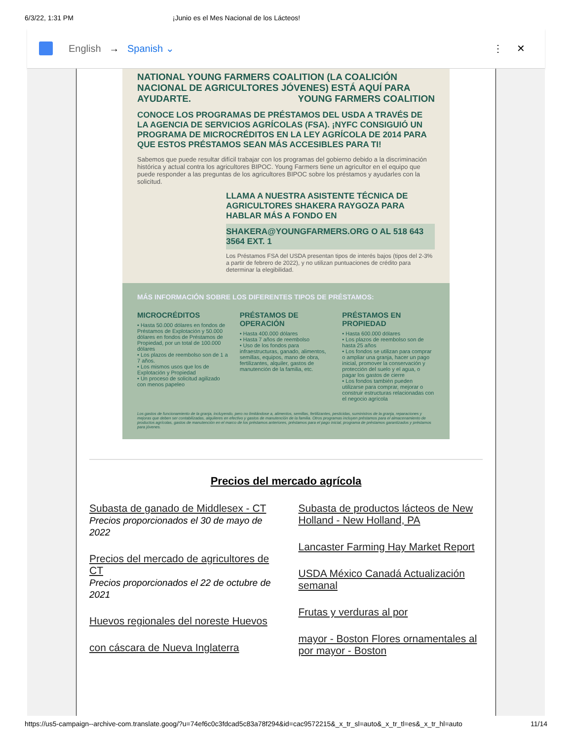6/3/22, 1:31 PM ¡Junio es el Mes Nacional de los Lácteos!
English → Spanish ⌄ ⋮ ✕
NATIONAL YOUNG FARMERS COALITION (LA COALICIÓN NACIONAL DE AGRICULTORES JÓVENES) ESTÁ AQUÍ PARA AYUDARTE. YOUNG FARMERS COALITION
CONOCE LOS PROGRAMAS DE PRÉSTAMOS DEL USDA A TRAVÉS DE LA AGENCIA DE SERVICIOS AGRÍCOLAS (FSA). ¡NYFC CONSIGUIÓ UN PROGRAMA DE MICROCRÉDITOS EN LA LEY AGRÍCOLA DE 2014 PARA QUE ESTOS PRÉSTAMOS SEAN MÁS ACCESIBLES PARA TI!
Sabemos que puede resultar difícil trabajar con los programas del gobierno debido a la discriminación histórica y actual contra los agricultores BIPOC. Young Farmers tiene un agricultor en el equipo que puede responder a las preguntas de los agricultores BIPOC sobre los préstamos y ayudarles con la solicitud.
LLAMA A NUESTRA ASISTENTE TÉCNICA DE AGRICULTORES SHAKERA RAYGOZA PARA HABLAR MÁS A FONDO EN
SHAKERA@YOUNGFARMERS.ORG O AL 518 643 3564 EXT. 1
Los Préstamos FSA del USDA presentan tipos de interés bajos (tipos del 2-3% a partir de febrero de 2022), y no utilizan puntuaciones de crédito para determinar la elegibilidad.
MÁS INFORMACIÓN SOBRE LOS DIFERENTES TIPOS DE PRÉSTAMOS:
MICROCRÉDITOS
• Hasta 50.000 dólares en fondos de Préstamos de Explotación y 50.000 dólares en fondos de Préstamos de Propiedad, por un total de 100.000 dólares
• Los plazos de reembolso son de 1 a 7 años.
• Los mismos usos que los de Explotación y Propiedad
• Un proceso de solicitud agilizado con menos papeleo
PRÉSTAMOS DE OPERACIÓN
• Hasta 400.000 dólares
• Hasta 7 años de reembolso
• Uso de los fondos para infraestructuras, ganado, alimentos, semillas, equipos, mano de obra, fertilizantes, alquiler, gastos de manutención de la familia, etc.
PRÉSTAMOS EN PROPIEDAD
• Hasta 600.000 dólares
• Los plazos de reembolso son de hasta 25 años
• Los fondos se utilizan para comprar o ampliar una granja, hacer un pago inicial, promover la conservación y protección del suelo y el agua, o pagar los gastos de cierre
• Los fondos también pueden utilizarse para comprar, mejorar o construir estructuras relacionadas con el negocio agrícola
Los gastos de funcionamiento de la granja, incluyendo, pero no limitándose a, alimentos, semillas, fertilizantes, pesticidas, suministros de la granja, reparaciones y mejoras que deben ser contabilizadas, alquileres en efectivo y gastos de manutención de la familia. Otros programas incluyen préstamos para el almacenamiento de productos agrícolas, gastos de manutención en el marco de los préstamos anteriores, préstamos para el pago inicial, programa de préstamos garantizados y préstamos para jóvenes.
Precios del mercado agrícola
Subasta de ganado de Middlesex - CT
Precios proporcionados el 30 de mayo de 2022
Precios del mercado de agricultores de CT
Precios proporcionados el 22 de octubre de 2021
Huevos regionales del noreste Huevos
con cáscara de Nueva Inglaterra
Subasta de productos lácteos de New Holland - New Holland, PA
Lancaster Farming Hay Market Report
USDA México Canadá Actualización semanal
Frutas y verduras al por
mayor - Boston Flores ornamentales al por mayor - Boston
https://us5-campaign--archive-com.translate.goog/?u=74ef6c0c3fdcad5c83a78f294&id=cac9572215&_x_tr_sl=auto&_x_tr_tl=es&_x_tr_hl=auto 11/14